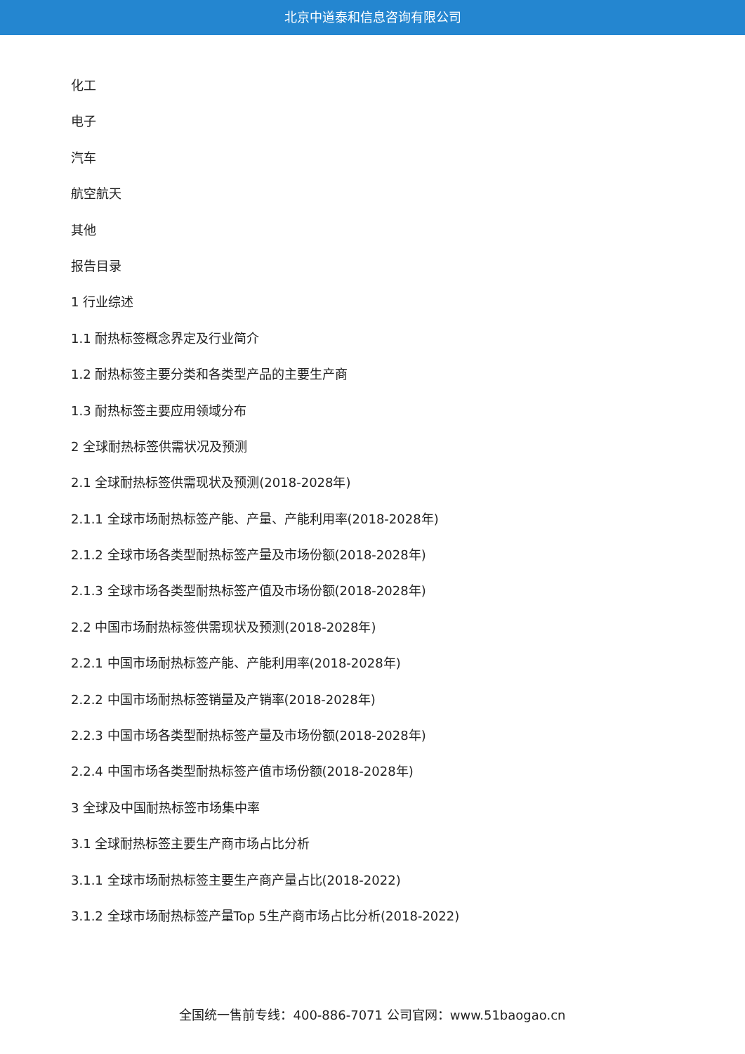北京中道泰和信息咨询有限公司
化工
电子
汽车
航空航天
其他
报告目录
1 行业综述
1.1 耐热标签概念界定及行业简介
1.2 耐热标签主要分类和各类型产品的主要生产商
1.3 耐热标签主要应用领域分布
2 全球耐热标签供需状况及预测
2.1 全球耐热标签供需现状及预测(2018-2028年)
2.1.1 全球市场耐热标签产能、产量、产能利用率(2018-2028年)
2.1.2 全球市场各类型耐热标签产量及市场份额(2018-2028年)
2.1.3 全球市场各类型耐热标签产值及市场份额(2018-2028年)
2.2 中国市场耐热标签供需现状及预测(2018-2028年)
2.2.1 中国市场耐热标签产能、产能利用率(2018-2028年)
2.2.2 中国市场耐热标签销量及产销率(2018-2028年)
2.2.3 中国市场各类型耐热标签产量及市场份额(2018-2028年)
2.2.4 中国市场各类型耐热标签产值市场份额(2018-2028年)
3 全球及中国耐热标签市场集中率
3.1 全球耐热标签主要生产商市场占比分析
3.1.1 全球市场耐热标签主要生产商产量占比(2018-2022)
3.1.2 全球市场耐热标签产量Top 5生产商市场占比分析(2018-2022)
全国统一售前专线：400-886-7071 公司官网：www.51baogao.cn